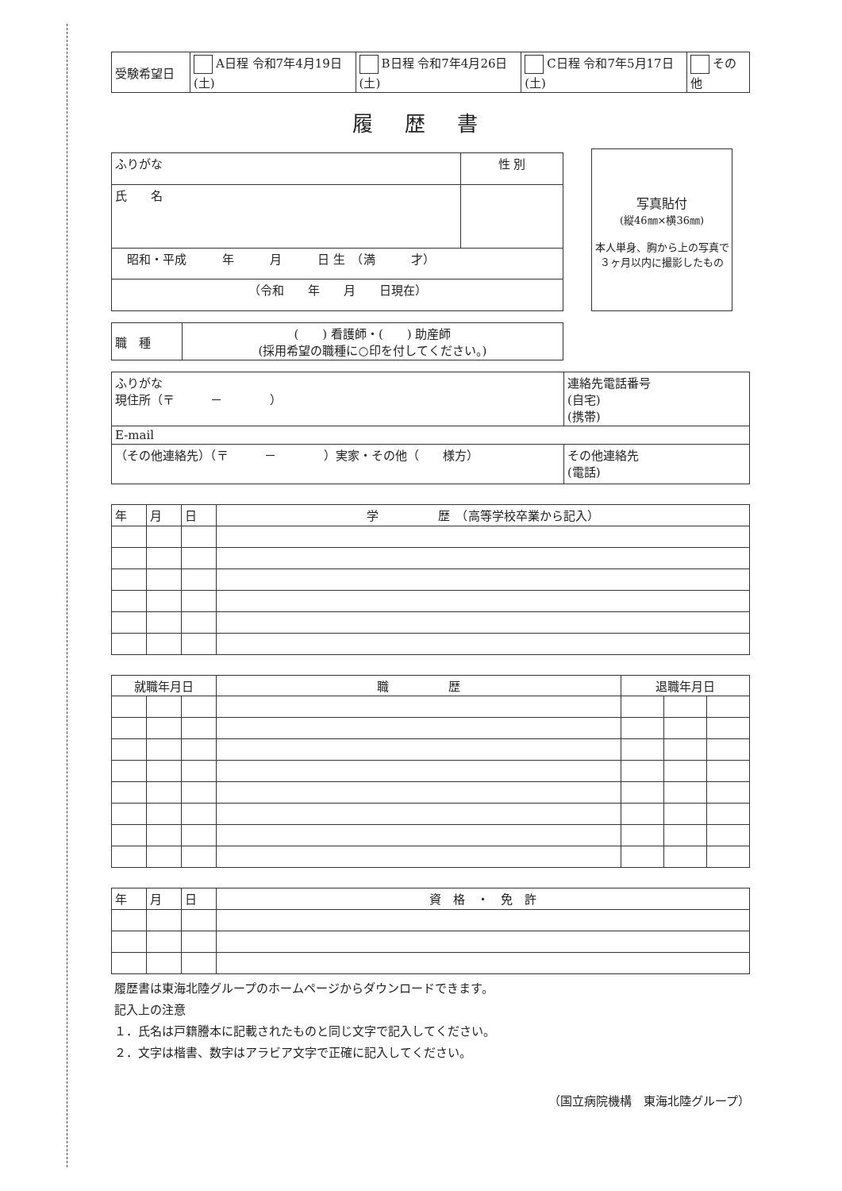| 受験希望日 | A日程 令和7年4月19日(土) | B日程 令和7年4月26日(土) | C日程 令和7年5月17日(土) | その他 |
履歴書
| ふりがな | 性 別 |
| 氏 名 | |
| 昭和・平成 年 月 日 生 （満 才） | |
| （令和 年 月 日現在） | |
写真貼付
(縦46㎜×横36㎜)
本人単身、胸から上の写真で
３ヶ月以内に撮影したもの
| 職 種 | ( ) 看護師・( ) 助産師 (採用希望の職種に○印を付してください。) |
| ふりがな 現住所（〒 － ） | 連絡先電話番号 (自宅) (携帯) |
| E-mail | |
| （その他連絡先）（〒 － ）実家・その他（ 様方） | その他連絡先 (電話) |
| 年 | 月 | 日 | 学 歴 （高等学校卒業から記入） |
| 就職年月日 | | | 職 歴 | 退職年月日 | | |
| --- | --- | --- | --- | --- | --- | --- |
| 年 | 月 | 日 | 資 格 ・ 免 許 |
履歴書は東海北陸グループのホームページからダウンロードできます。
記入上の注意
１．氏名は戸籍謄本に記載されたものと同じ文字で記入してください。
２．文字は楷書、数字はアラビア文字で正確に記入してください。
（国立病院機構　東海北陸グループ）